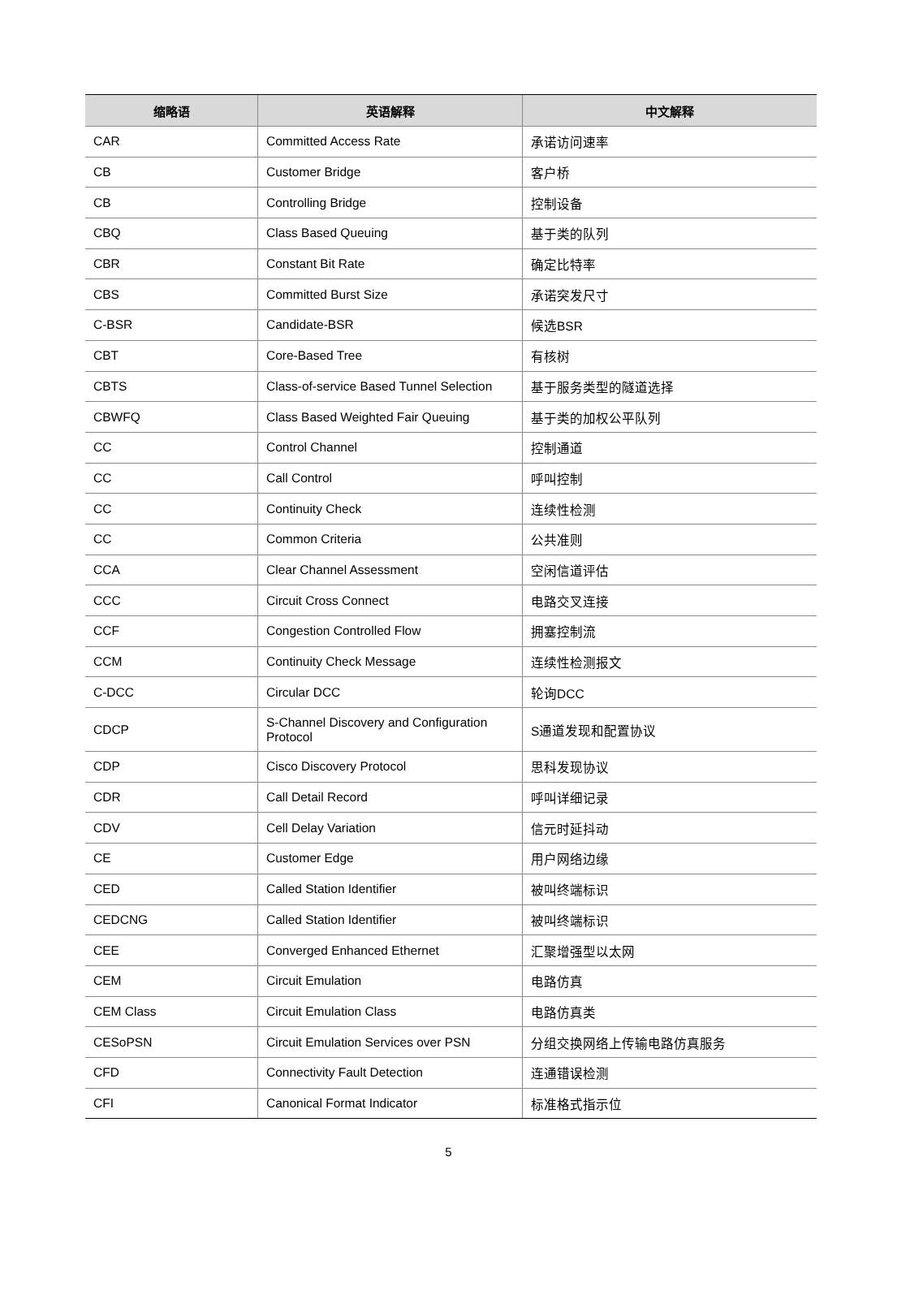| 缩略语 | 英语解释 | 中文解释 |
| --- | --- | --- |
| CAR | Committed Access Rate | 承诺访问速率 |
| CB | Customer Bridge | 客户桥 |
| CB | Controlling Bridge | 控制设备 |
| CBQ | Class Based Queuing | 基于类的队列 |
| CBR | Constant Bit Rate | 确定比特率 |
| CBS | Committed Burst Size | 承诺突发尺寸 |
| C-BSR | Candidate-BSR | 候选BSR |
| CBT | Core-Based Tree | 有核树 |
| CBTS | Class-of-service Based Tunnel Selection | 基于服务类型的隧道选择 |
| CBWFQ | Class Based Weighted Fair Queuing | 基于类的加权公平队列 |
| CC | Control Channel | 控制通道 |
| CC | Call Control | 呼叫控制 |
| CC | Continuity Check | 连续性检测 |
| CC | Common Criteria | 公共准则 |
| CCA | Clear Channel Assessment | 空闲信道评估 |
| CCC | Circuit Cross Connect | 电路交叉连接 |
| CCF | Congestion Controlled Flow | 拥塞控制流 |
| CCM | Continuity Check Message | 连续性检测报文 |
| C-DCC | Circular DCC | 轮询DCC |
| CDCP | S-Channel Discovery and Configuration Protocol | S通道发现和配置协议 |
| CDP | Cisco Discovery Protocol | 思科发现协议 |
| CDR | Call Detail Record | 呼叫详细记录 |
| CDV | Cell Delay Variation | 信元时延抖动 |
| CE | Customer Edge | 用户网络边缘 |
| CED | Called Station Identifier | 被叫终端标识 |
| CEDCNG | Called Station Identifier | 被叫终端标识 |
| CEE | Converged Enhanced Ethernet | 汇聚增强型以太网 |
| CEM | Circuit Emulation | 电路仿真 |
| CEM Class | Circuit Emulation Class | 电路仿真类 |
| CESoPSN | Circuit Emulation Services over PSN | 分组交换网络上传输电路仿真服务 |
| CFD | Connectivity Fault Detection | 连通错误检测 |
| CFI | Canonical Format Indicator | 标准格式指示位 |
5